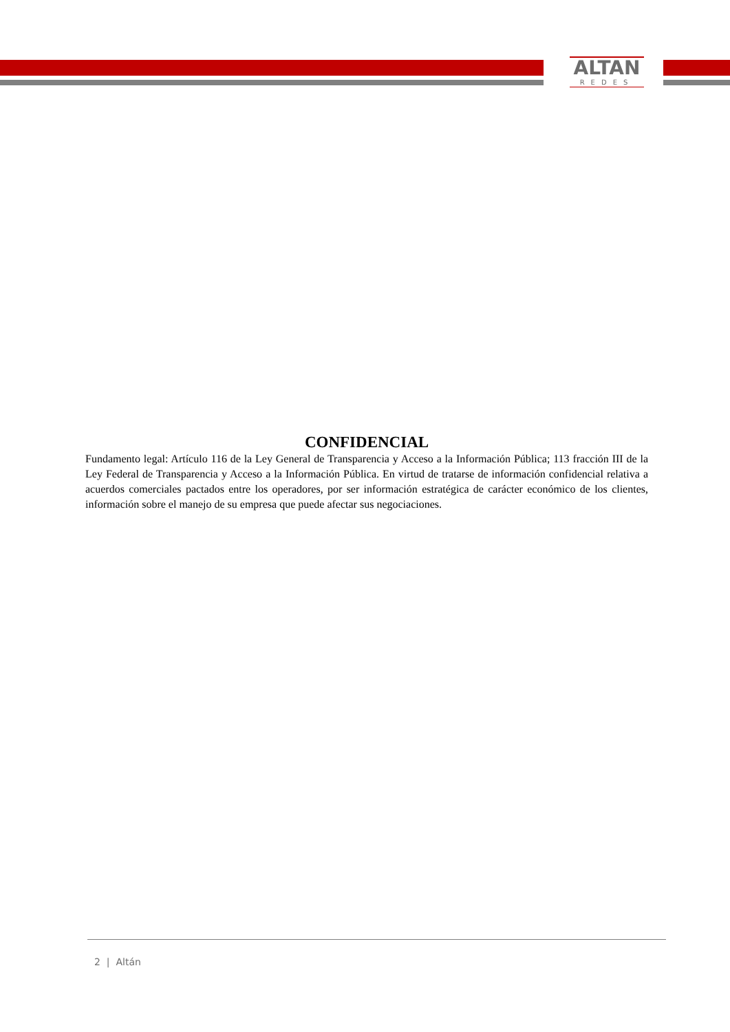ALTAN
REDES
CONFIDENCIAL
Fundamento legal: Artículo 116 de la Ley General de Transparencia y Acceso a la Información Pública; 113 fracción III de la Ley Federal de Transparencia y Acceso a la Información Pública. En virtud de tratarse de información confidencial relativa a acuerdos comerciales pactados entre los operadores, por ser información estratégica de carácter económico de los clientes, información sobre el manejo de su empresa que puede afectar sus negociaciones.
2 | Altán